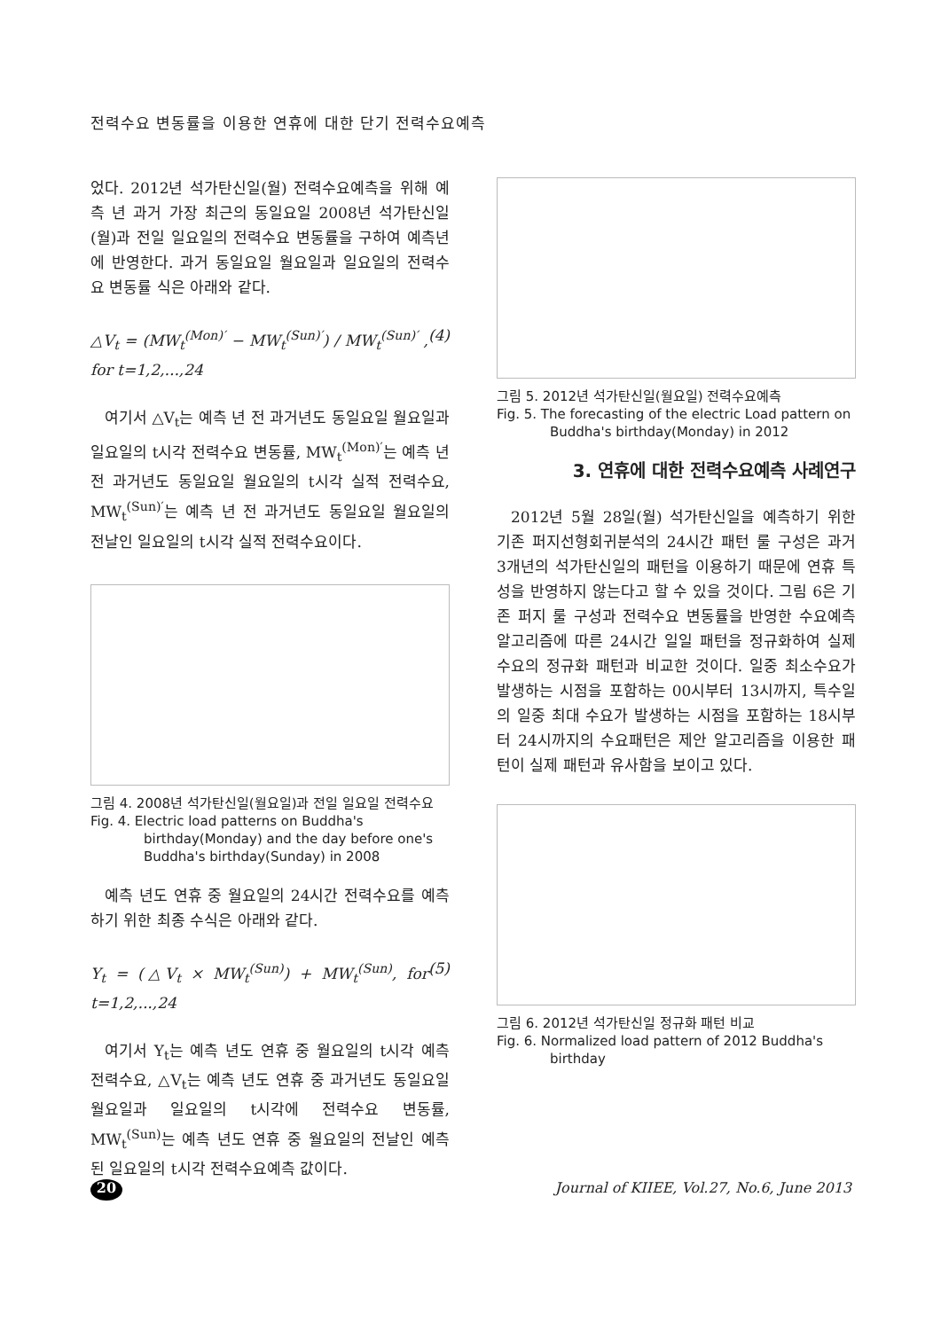전력수요 변동률을 이용한 연휴에 대한 단기 전력수요예측
었다. 2012년 석가탄신일(월) 전력수요예측을 위해 예측 년 과거 가장 최근의 동일요일 2008년 석가탄신일(월)과 전일 일요일의 전력수요 변동률을 구하여 예측년에 반영한다. 과거 동일요일 월요일과 일요일의 전력수요 변동률 식은 아래와 같다.
△V<sub>t</sub> = (MW<sub>t</sub><sup>(Mon)′</sup> − MW<sub>t</sub><sup>(Sun)′</sup>) / MW<sub>t</sub><sup>(Sun)′</sup> , for t=1,2,...,24 (4)
여기서 △V<sub>t</sub>는 예측 년 전 과거년도 동일요일 월요일과 일요일의 t시각 전력수요 변동률, MW<sub>t</sub><sup>(Mon)′</sup>는 예측 년 전 과거년도 동일요일 월요일의 t시각 실적 전력수요, MW<sub>t</sub><sup>(Sun)′</sup>는 예측 년 전 과거년도 동일요일 월요일의 전날인 일요일의 t시각 실적 전력수요이다.
그림 4. 2008년 석가탄신일(월요일)과 전일 일요일 전력수요
Fig. 4. Electric load patterns on Buddha's birthday(Monday) and the day before one's Buddha's birthday(Sunday) in 2008
예측 년도 연휴 중 월요일의 24시간 전력수요를 예측하기 위한 최종 수식은 아래와 같다.
Y<sub>t</sub> = (△V<sub>t</sub> × MW<sub>t</sub><sup>(Sun)</sup>) + MW<sub>t</sub><sup>(Sun)</sup>, for t=1,2,...,24 (5)
여기서 Y<sub>t</sub>는 예측 년도 연휴 중 월요일의 t시각 예측 전력수요, △V<sub>t</sub>는 예측 년도 연휴 중 과거년도 동일요일 월요일과 일요일의 t시각에 전력수요 변동률, MW<sub>t</sub><sup>(Sun)</sup>는 예측 년도 연휴 중 월요일의 전날인 예측된 일요일의 t시각 전력수요예측 값이다.
그림 5. 2012년 석가탄신일(월요일) 전력수요예측
Fig. 5. The forecasting of the electric Load pattern on Buddha's birthday(Monday) in 2012
3. 연휴에 대한 전력수요예측 사례연구
2012년 5월 28일(월) 석가탄신일을 예측하기 위한 기존 퍼지선형회귀분석의 24시간 패턴 룰 구성은 과거 3개년의 석가탄신일의 패턴을 이용하기 때문에 연휴 특성을 반영하지 않는다고 할 수 있을 것이다. 그림 6은 기존 퍼지 룰 구성과 전력수요 변동률을 반영한 수요예측 알고리즘에 따른 24시간 일일 패턴을 정규화하여 실제 수요의 정규화 패턴과 비교한 것이다. 일중 최소수요가 발생하는 시점을 포함하는 00시부터 13시까지, 특수일의 일중 최대 수요가 발생하는 시점을 포함하는 18시부터 24시까지의 수요패턴은 제안 알고리즘을 이용한 패턴이 실제 패턴과 유사함을 보이고 있다.
그림 6. 2012년 석가탄신일 정규화 패턴 비교
Fig. 6. Normalized load pattern of 2012 Buddha's birthday
20 Journal of KIIEE, Vol.27, No.6, June 2013